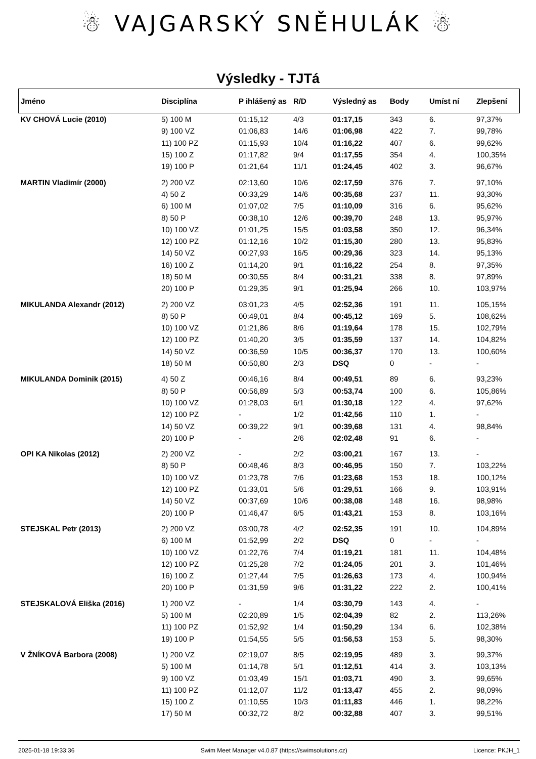☃ VAJGARSKÝ SNĚHULÁK ☃
Výsledky - TJTá
| Jméno | Disciplína | P ihlášený as | R/D | Výsledný as | Body | Umíst ní | Zlepšení |
| --- | --- | --- | --- | --- | --- | --- | --- |
| KV CHOVÁ Lucie (2010) | 5) 100 M | 01:15,12 | 4/3 | 01:17,15 | 343 | 6. | 97,37% |
| | 9) 100 VZ | 01:06,83 | 14/6 | 01:06,98 | 422 | 7. | 99,78% |
| | 11) 100 PZ | 01:15,93 | 10/4 | 01:16,22 | 407 | 6. | 99,62% |
| | 15) 100 Z | 01:17,82 | 9/4 | 01:17,55 | 354 | 4. | 100,35% |
| | 19) 100 P | 01:21,64 | 11/1 | 01:24,45 | 402 | 3. | 96,67% |
| MARTIN Vladimír (2000) | 2) 200 VZ | 02:13,60 | 10/6 | 02:17,59 | 376 | 7. | 97,10% |
| | 4) 50 Z | 00:33,29 | 14/6 | 00:35,68 | 237 | 11. | 93,30% |
| | 6) 100 M | 01:07,02 | 7/5 | 01:10,09 | 316 | 6. | 95,62% |
| | 8) 50 P | 00:38,10 | 12/6 | 00:39,70 | 248 | 13. | 95,97% |
| | 10) 100 VZ | 01:01,25 | 15/5 | 01:03,58 | 350 | 12. | 96,34% |
| | 12) 100 PZ | 01:12,16 | 10/2 | 01:15,30 | 280 | 13. | 95,83% |
| | 14) 50 VZ | 00:27,93 | 16/5 | 00:29,36 | 323 | 14. | 95,13% |
| | 16) 100 Z | 01:14,20 | 9/1 | 01:16,22 | 254 | 8. | 97,35% |
| | 18) 50 M | 00:30,55 | 8/4 | 00:31,21 | 338 | 8. | 97,89% |
| | 20) 100 P | 01:29,35 | 9/1 | 01:25,94 | 266 | 10. | 103,97% |
| MIKULANDA Alexandr (2012) | 2) 200 VZ | 03:01,23 | 4/5 | 02:52,36 | 191 | 11. | 105,15% |
| | 8) 50 P | 00:49,01 | 8/4 | 00:45,12 | 169 | 5. | 108,62% |
| | 10) 100 VZ | 01:21,86 | 8/6 | 01:19,64 | 178 | 15. | 102,79% |
| | 12) 100 PZ | 01:40,20 | 3/5 | 01:35,59 | 137 | 14. | 104,82% |
| | 14) 50 VZ | 00:36,59 | 10/5 | 00:36,37 | 170 | 13. | 100,60% |
| | 18) 50 M | 00:50,80 | 2/3 | DSQ | 0 | - | - |
| MIKULANDA Dominik (2015) | 4) 50 Z | 00:46,16 | 8/4 | 00:49,51 | 89 | 6. | 93,23% |
| | 8) 50 P | 00:56,89 | 5/3 | 00:53,74 | 100 | 6. | 105,86% |
| | 10) 100 VZ | 01:28,03 | 6/1 | 01:30,18 | 122 | 4. | 97,62% |
| | 12) 100 PZ | - | 1/2 | 01:42,56 | 110 | 1. | - |
| | 14) 50 VZ | 00:39,22 | 9/1 | 00:39,68 | 131 | 4. | 98,84% |
| | 20) 100 P | - | 2/6 | 02:02,48 | 91 | 6. | - |
| OPI KA Nikolas (2012) | 2) 200 VZ | - | 2/2 | 03:00,21 | 167 | 13. | - |
| | 8) 50 P | 00:48,46 | 8/3 | 00:46,95 | 150 | 7. | 103,22% |
| | 10) 100 VZ | 01:23,78 | 7/6 | 01:23,68 | 153 | 18. | 100,12% |
| | 12) 100 PZ | 01:33,01 | 5/6 | 01:29,51 | 166 | 9. | 103,91% |
| | 14) 50 VZ | 00:37,69 | 10/6 | 00:38,08 | 148 | 16. | 98,98% |
| | 20) 100 P | 01:46,47 | 6/5 | 01:43,21 | 153 | 8. | 103,16% |
| STEJSKAL Petr (2013) | 2) 200 VZ | 03:00,78 | 4/2 | 02:52,35 | 191 | 10. | 104,89% |
| | 6) 100 M | 01:52,99 | 2/2 | DSQ | 0 | - | - |
| | 10) 100 VZ | 01:22,76 | 7/4 | 01:19,21 | 181 | 11. | 104,48% |
| | 12) 100 PZ | 01:25,28 | 7/2 | 01:24,05 | 201 | 3. | 101,46% |
| | 16) 100 Z | 01:27,44 | 7/5 | 01:26,63 | 173 | 4. | 100,94% |
| | 20) 100 P | 01:31,59 | 9/6 | 01:31,22 | 222 | 2. | 100,41% |
| STEJSKALOVÁ Eliška (2016) | 1) 200 VZ | - | 1/4 | 03:30,79 | 143 | 4. | - |
| | 5) 100 M | 02:20,89 | 1/5 | 02:04,39 | 82 | 2. | 113,26% |
| | 11) 100 PZ | 01:52,92 | 1/4 | 01:50,29 | 134 | 6. | 102,38% |
| | 19) 100 P | 01:54,55 | 5/5 | 01:56,53 | 153 | 5. | 98,30% |
| V ŽNÍKOVÁ Barbora (2008) | 1) 200 VZ | 02:19,07 | 8/5 | 02:19,95 | 489 | 3. | 99,37% |
| | 5) 100 M | 01:14,78 | 5/1 | 01:12,51 | 414 | 3. | 103,13% |
| | 9) 100 VZ | 01:03,49 | 15/1 | 01:03,71 | 490 | 3. | 99,65% |
| | 11) 100 PZ | 01:12,07 | 11/2 | 01:13,47 | 455 | 2. | 98,09% |
| | 15) 100 Z | 01:10,55 | 10/3 | 01:11,83 | 446 | 1. | 98,22% |
| | 17) 50 M | 00:32,72 | 8/2 | 00:32,88 | 407 | 3. | 99,51% |
2025-01-18 19:33:36 Swim Meet Manager v4.0.87 (https://swimsolutions.cz) Licence: PKJH_1